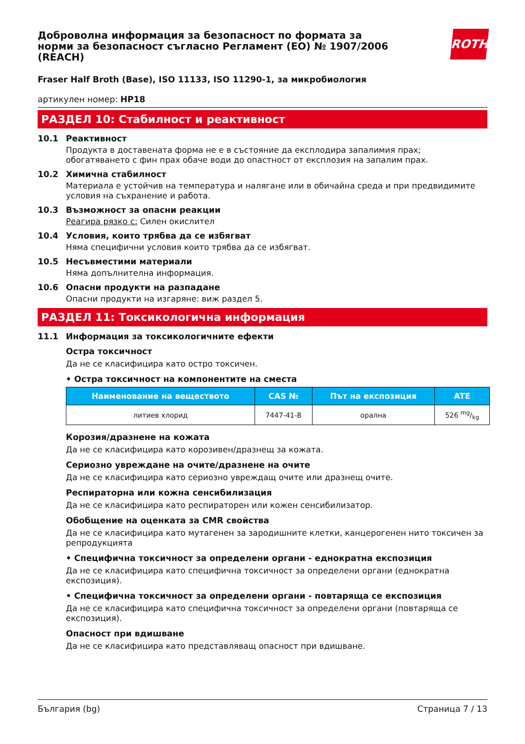ROTH
Доброволна информация за безопасност по формата за норми за безопасност съгласно Регламент (ЕО) № 1907/2006 (REACH)
Fraser Half Broth (Base), ISO 11133, ISO 11290-1, за микробиология
артикулен номер: HP18
РАЗДЕЛ 10: Стабилност и реактивност
10.1 Реактивност
Продукта в доставената форма не е в състояние да експлодира запалимия прах; обогатяването с фин прах обаче води до опастност от експлозия на запалим прах.
10.2 Химична стабилност
Материала е устойчив на температура и налягане или в обичайна среда и при предвидимите условия на съхранение и работа.
10.3 Възможност за опасни реакции
Реагира рязко с: Силен окислител
10.4 Условия, които трябва да се избягват
Няма специфични условия които трябва да се избягват.
10.5 Несъвместими материали
Няма допълнителна информация.
10.6 Опасни продукти на разпадане
Опасни продукти на изгаряне: виж раздел 5.
РАЗДЕЛ 11: Токсикологична информация
11.1 Информация за токсикологичните ефекти
Остра токсичност
Да не се класифицира като остро токсичен.
• Остра токсичност на компонентите на сместа
| Наименование на веществото | CAS № | Път на експозиция | ATE |
| --- | --- | --- | --- |
| литиев хлорид | 7447-41-8 | орална | 526 mg/kg |
Корозия/дразнене на кожата
Да не се класифицира като корозивен/дразнещ за кожата.
Сериозно увреждане на очите/дразнене на очите
Да не се класифицира като сериозно увреждащ очите или дразнещ очите.
Респираторна или кожна сенсибилизация
Да не се класифицира като респираторен или кожен сенсибилизатор.
Обобщение на оценката за CMR свойства
Да не се класифицира като мутагенен за зародишните клетки, канцерогенен нито токсичен за репродукцията
• Специфична токсичност за определени органи - еднократна експозиция
Да не се класифицира като специфична токсичност за определени органи (еднократна експозиция).
• Специфична токсичност за определени органи - повтаряща се експозиция
Да не се класифицира като специфична токсичност за определени органи (повтаряща се експозиция).
Опасност при вдишване
Да не се класифицира като представляващ опасност при вдишване.
България (bg) Страница 7 / 13